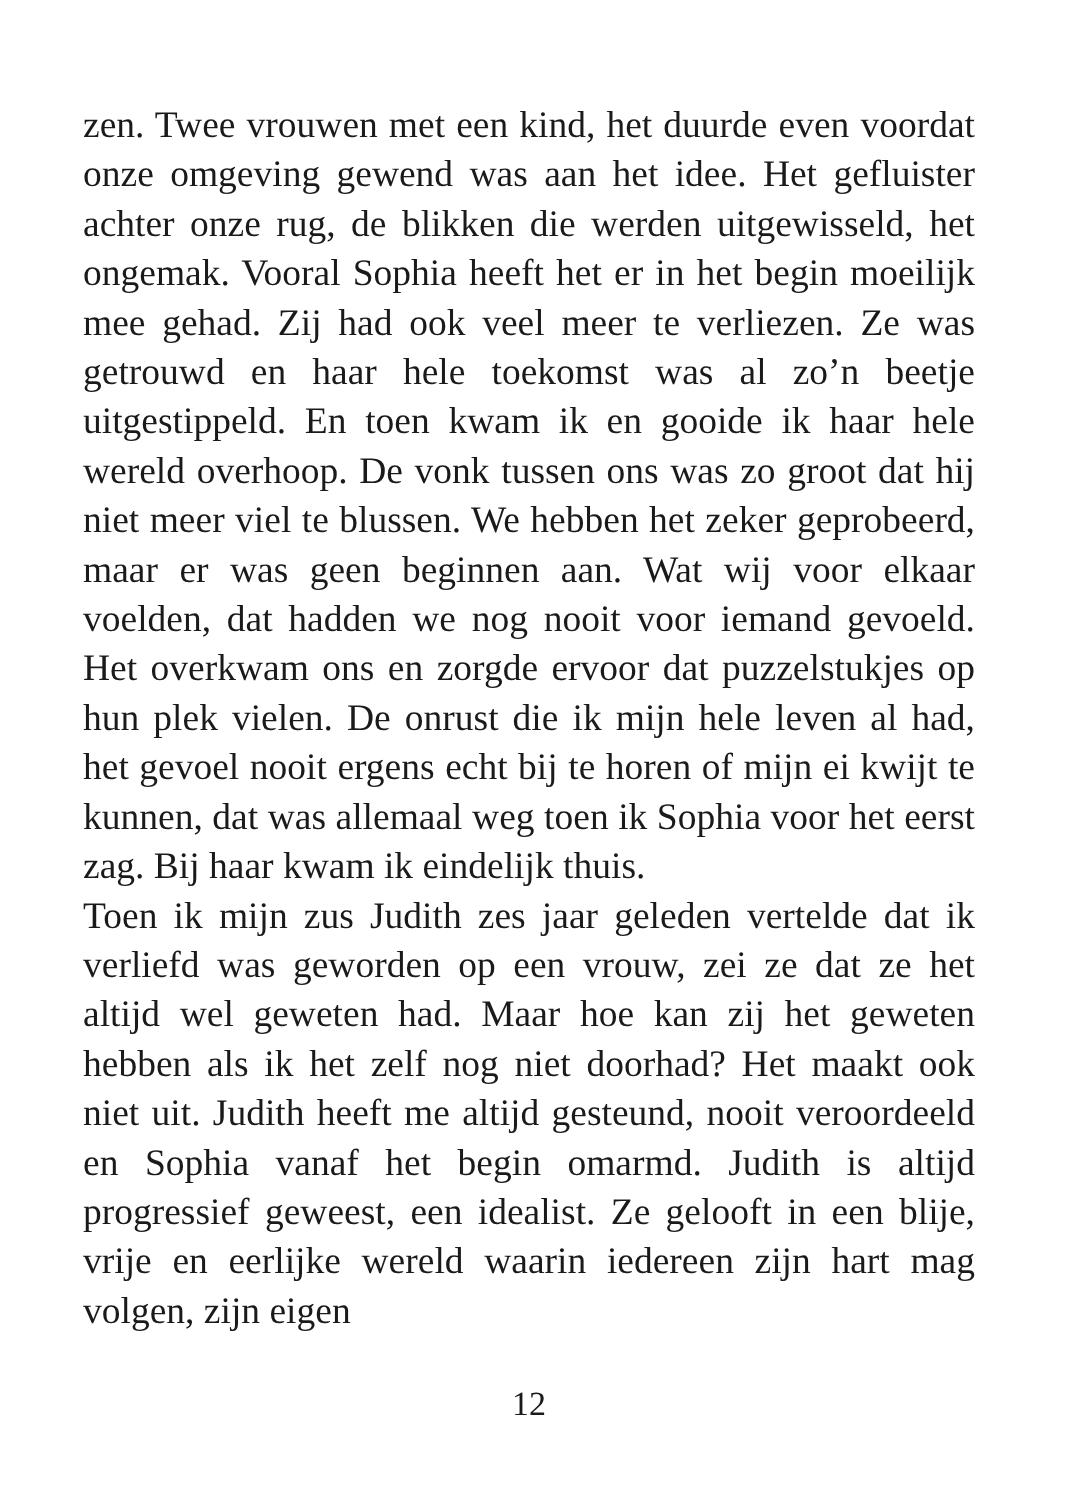zen. Twee vrouwen met een kind, het duurde even voordat onze omgeving gewend was aan het idee. Het gefluister achter onze rug, de blikken die werden uitgewisseld, het ongemak. Vooral Sophia heeft het er in het begin moeilijk mee gehad. Zij had ook veel meer te verliezen. Ze was getrouwd en haar hele toekomst was al zo’n beetje uitgestippeld. En toen kwam ik en gooide ik haar hele wereld overhoop. De vonk tussen ons was zo groot dat hij niet meer viel te blussen. We hebben het zeker geprobeerd, maar er was geen beginnen aan. Wat wij voor elkaar voelden, dat hadden we nog nooit voor iemand gevoeld. Het overkwam ons en zorgde ervoor dat puzzelstukjes op hun plek vielen. De onrust die ik mijn hele leven al had, het gevoel nooit ergens echt bij te horen of mijn ei kwijt te kunnen, dat was allemaal weg toen ik Sophia voor het eerst zag. Bij haar kwam ik eindelijk thuis.
Toen ik mijn zus Judith zes jaar geleden vertelde dat ik verliefd was geworden op een vrouw, zei ze dat ze het altijd wel geweten had. Maar hoe kan zij het geweten hebben als ik het zelf nog niet doorhad? Het maakt ook niet uit. Judith heeft me altijd gesteund, nooit veroordeeld en Sophia vanaf het begin omarmd. Judith is altijd progressief geweest, een idealist. Ze gelooft in een blije, vrije en eerlijke wereld waarin iedereen zijn hart mag volgen, zijn eigen
12